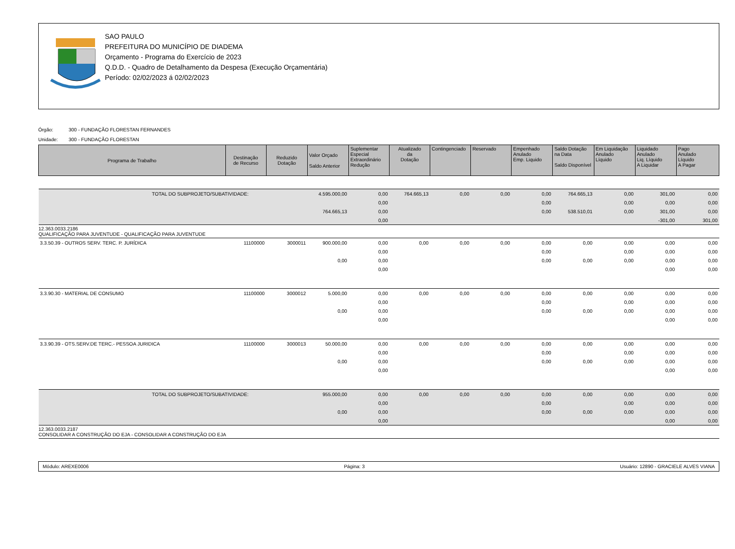SAO PAULO
PREFEITURA DO MUNICÍPIO DE DIADEMA
Orçamento - Programa do Exercício de 2023
Q.D.D. - Quadro de Detalhamento da Despesa (Execução Orçamentária)
Período: 02/02/2023 á 02/02/2023
Órgão: 300 - FUNDAÇÃO FLORESTAN FERNANDES
Unidade: 300 - FUNDAÇÃO FLORESTAN
| Programa de Trabalho | Destinação de Recurso | Reduzido Dotação | Valor Orçado Saldo Anterior | Suplementar Especial Extraordinário Redução | Atualizado da Dotação | Contingenciado | Reservado | Empenhado Anulado Emp. Liquido | Saldo Dotação na Data Saldo Disponível | Em Liquidação Anulado Líquido | Liquidado Anulado Liq. Líquido A Liquidar | Pago Anulado Líquido A Pagar |
| --- | --- | --- | --- | --- | --- | --- | --- | --- | --- | --- | --- | --- |
| TOTAL DO SUBPROJETO/SUBATIVIDADE: | | | 4.595.000,00 | 0,00 | 764.665,13 | 0,00 | 0,00 | 0,00 | 764.665,13 | 0,00 | 301,00 | 0,00 |
| | | | | 0,00 | | | | 0,00 | | 0,00 | 0,00 | 0,00 |
| | | | 764.665,13 | 0,00 | | | | 0,00 | 538.510,01 | 0,00 | 301,00 | 0,00 |
| | | | | 0,00 | | | | | | | -301,00 | 301,00 |
| 12.363.0033.2186 QUALIFICAÇÃO PARA JUVENTUDE - QUALIFICAÇÃO PARA JUVENTUDE | | | | | | | | | | | | |
| 3.3.50.39 - OUTROS SERV. TERC. P. JURÍDICA | 11100000 | 3000011 | 900.000,00 | 0,00 | 0,00 | 0,00 | 0,00 | 0,00 | 0,00 | 0,00 | 0,00 | 0,00 |
| | | | | 0,00 | | | | 0,00 | | 0,00 | 0,00 | 0,00 |
| | | | 0,00 | 0,00 | | | | 0,00 | 0,00 | 0,00 | 0,00 | 0,00 |
| | | | | 0,00 | | | | | | | 0,00 | 0,00 |
| 3.3.90.30 - MATERIAL DE CONSUMO | 11100000 | 3000012 | 5.000,00 | 0,00 | 0,00 | 0,00 | 0,00 | 0,00 | 0,00 | 0,00 | 0,00 | 0,00 |
| | | | | 0,00 | | | | 0,00 | | 0,00 | 0,00 | 0,00 |
| | | | 0,00 | 0,00 | | | | 0,00 | 0,00 | 0,00 | 0,00 | 0,00 |
| | | | | 0,00 | | | | | | | 0,00 | 0,00 |
| 3.3.90.39 - OTS.SERV.DE TERC.- PESSOA JURIDICA | 11100000 | 3000013 | 50.000,00 | 0,00 | 0,00 | 0,00 | 0,00 | 0,00 | 0,00 | 0,00 | 0,00 | 0,00 |
| | | | | 0,00 | | | | 0,00 | | 0,00 | 0,00 | 0,00 |
| | | | 0,00 | 0,00 | | | | 0,00 | 0,00 | 0,00 | 0,00 | 0,00 |
| | | | | 0,00 | | | | | | | 0,00 | 0,00 |
| TOTAL DO SUBPROJETO/SUBATIVIDADE: | | | 955.000,00 | 0,00 | 0,00 | 0,00 | 0,00 | 0,00 | 0,00 | 0,00 | 0,00 | 0,00 |
| | | | | 0,00 | | | | 0,00 | | 0,00 | 0,00 | 0,00 |
| | | | 0,00 | 0,00 | | | | 0,00 | 0,00 | 0,00 | 0,00 | 0,00 |
| | | | | 0,00 | | | | | | | 0,00 | 0,00 |
| 12.363.0033.2187 CONSOLIDAR A CONSTRUÇÃO DO EJA - CONSOLIDAR A CONSTRUÇÃO DO EJA | | | | | | | | | | | | |
Módulo: AREXE0006 Página: 3 Usuário: 12890 - GRACIELE ALVES VIANA